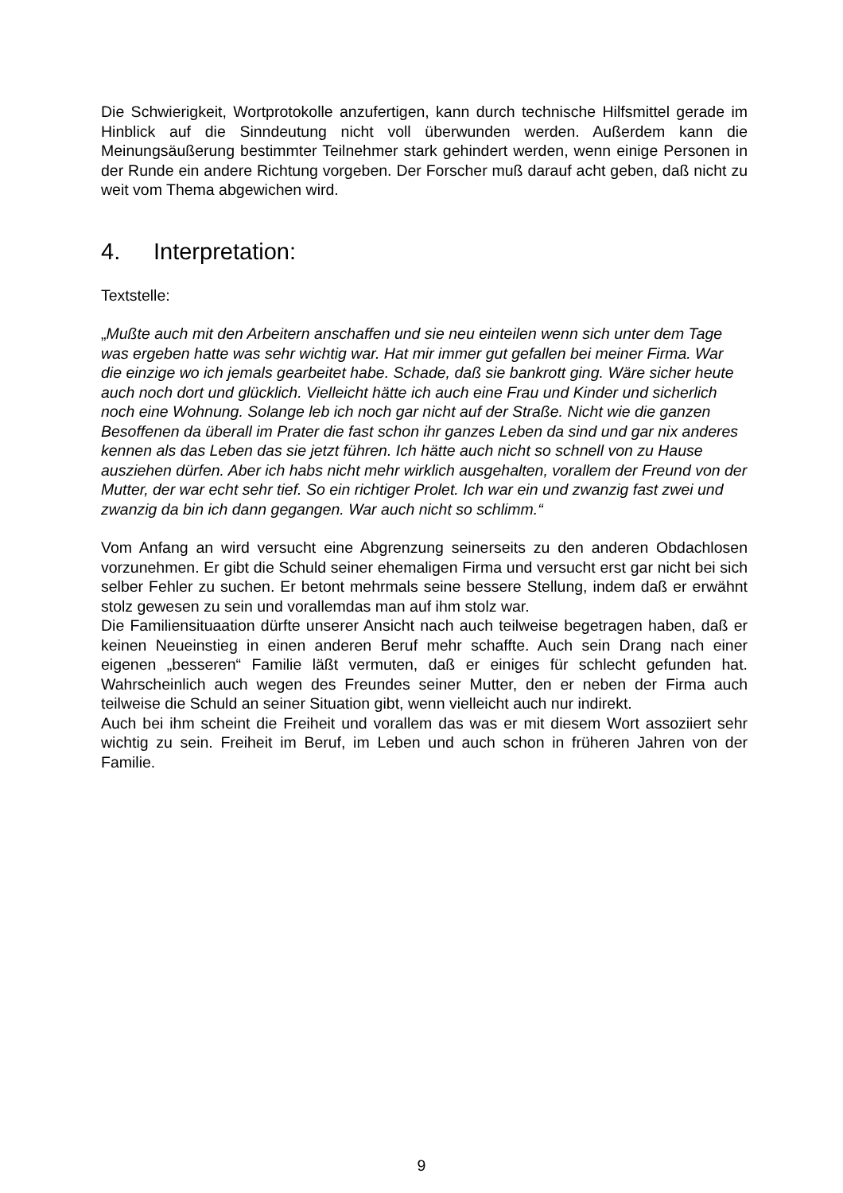Die Schwierigkeit, Wortprotokolle anzufertigen, kann durch technische Hilfsmittel gerade im Hinblick auf die Sinndeutung nicht voll überwunden werden. Außerdem kann die Meinungsäußerung bestimmter Teilnehmer stark gehindert werden, wenn einige Personen in der Runde ein andere Richtung vorgeben. Der Forscher muß darauf acht geben, daß nicht zu weit vom Thema abgewichen wird.
4. Interpretation:
Textstelle:
„Mußte auch mit den Arbeitern anschaffen und sie neu einteilen wenn sich unter dem Tage was ergeben hatte was sehr wichtig war. Hat mir immer gut gefallen bei meiner Firma. War die einzige wo ich jemals gearbeitet habe. Schade, daß sie bankrott ging. Wäre sicher heute auch noch dort und glücklich. Vielleicht hätte ich auch eine Frau und Kinder und sicherlich noch eine Wohnung. Solange leb ich noch gar nicht auf der Straße. Nicht wie die ganzen Besoffenen da überall im Prater die fast schon ihr ganzes Leben da sind und gar nix anderes kennen als das Leben das sie jetzt führen. Ich hätte auch nicht so schnell von zu Hause ausziehen dürfen. Aber ich habs nicht mehr wirklich ausgehalten, vorallem der Freund von der Mutter, der war echt sehr tief. So ein richtiger Prolet. Ich war ein und zwanzig fast zwei und zwanzig da bin ich dann gegangen. War auch nicht so schlimm.“
Vom Anfang an wird versucht eine Abgrenzung seinerseits zu den anderen Obdachlosen vorzunehmen. Er gibt die Schuld seiner ehemaligen Firma und versucht erst gar nicht bei sich selber Fehler zu suchen. Er betont mehrmals seine bessere Stellung, indem daß er erwähnt stolz gewesen zu sein und vorallemdas man auf ihm stolz war.
Die Familiensituaation dürfte unserer Ansicht nach auch teilweise begetragen haben, daß er keinen Neueinstieg in einen anderen Beruf mehr schaffte. Auch sein Drang nach einer eigenen „besseren“ Familie läßt vermuten, daß er einiges für schlecht gefunden hat. Wahrscheinlich auch wegen des Freundes seiner Mutter, den er neben der Firma auch teilweise die Schuld an seiner Situation gibt, wenn vielleicht auch nur indirekt.
Auch bei ihm scheint die Freiheit und vorallem das was er mit diesem Wort assoziiert sehr wichtig zu sein. Freiheit im Beruf, im Leben und auch schon in früheren Jahren von der Familie.
9